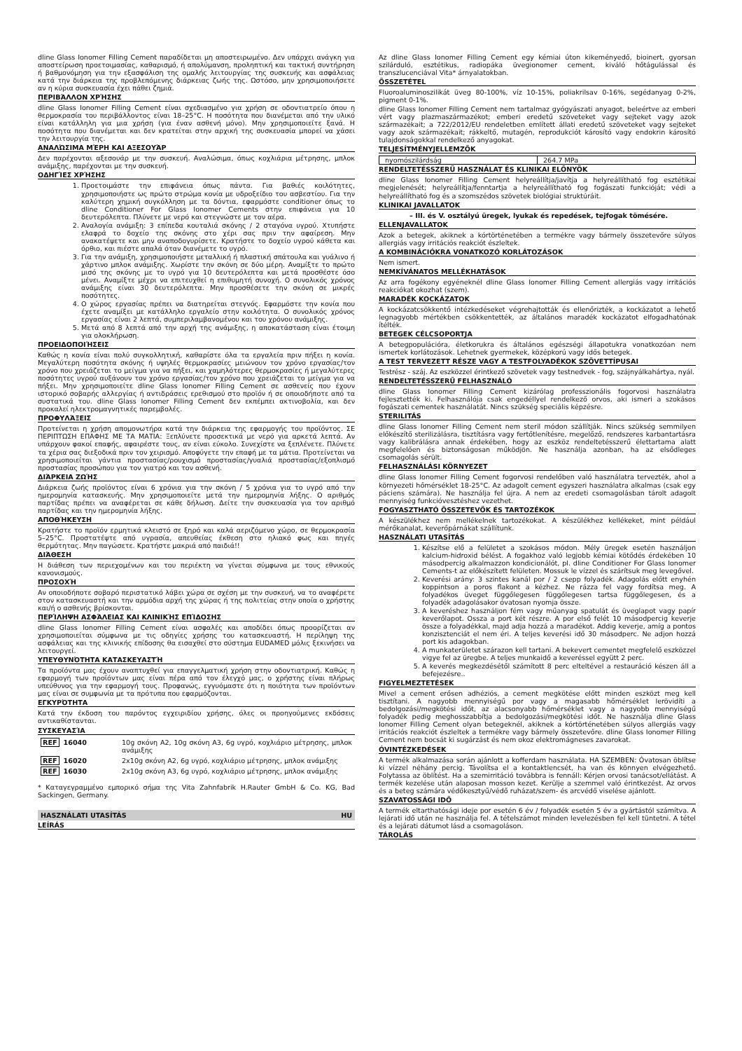dline Glass Ionomer Filling Cement παραδίδεται μη αποστειρωμένο. Δεν υπάρχει ανάγκη για αποστείρωση προετοιμασίας, καθαρισμό, ή απολύμανση, προληπτική και τακτική συντήρηση ή βαθμονόμηση για την εξασφάλιση της ομαλής λειτουργίας της συσκευής και ασφάλειας κατά την διάρκεια της προβλεπόμενης διάρκειας ζωής της. Ωστόσο, μην χρησιμοποιήσετε αν η κύρια συσκευασία έχει πάθει ζημιά.
ΠΕΡΙΒΆΛΛΟΝ ΧΡΉΣΗΣ
dline Glass Ionomer Filling Cement είναι σχεδιασμένο για χρήση σε οδοντιατρείο όπου η θερμοκρασία του περιβάλλοντος είναι 18–25°C. Η ποσότητα που διανέμεται από την υλικό είναι κατάλληλη για μια χρήση (για έναν ασθενή μόνο). Μην χρησιμοποιείτε ξανά. Η ποσότητα που διανέμεται και δεν κρατείται στην αρχική της συσκευασία μπορεί να χάσει την λειτουργία της.
ΑΝΑΛΏΣΙΜΑ ΜΈΡΗ ΚΑΙ ΑΞΕΣΟΥΆΡ
Δεν παρέχονται αξεσουάρ με την συσκευή. Αναλώσιμα, όπως κοχλιάρια μέτρησης, μπλοκ ανάμιξης, παρέχονται με την συσκευή.
ΟΔΗΓΊΕΣ ΧΡΉΣΗΣ
1. Προετοιμάστε την επιφάνεια όπως πάντα. Για βαθιές κοιλότητες, χρησιμοποιήστε ως πρώτο στρώμα κονία με υδροξείδιο του ασβεστίου. Για την καλύτερη χημική συγκόλληση με τα δόντια, εφαρμόστε conditioner όπως το dline Conditioner For Glass Ionomer Cements στην επιφάνεια για 10 δευτερόλεπτα. Πλύνετε με νερό και στεγνώστε με τον αέρα.
2. Αναλογία ανάμιξη: 3 επίπεδα κουταλιά σκόνης / 2 σταγόνα υγρού. Χτυπήστε ελαφρά το δοχείο της σκόνης στο χέρι σας πριν την αφαίρεση. Μην ανακατέψετε και μην αναποδογυρίσετε. Κρατήστε το δοχείο υγρού κάθετα και όρθιο, και πιέστε απαλά όταν διανέμετε το υγρό.
3. Για την ανάμιξη, χρησιμοποιήστε μεταλλική ή πλαστική σπάτουλα και γυάλινο ή χάρτινο μπλοκ ανάμιξης. Χωρίστε την σκόνη σε δύο μέρη. Αναμίξτε το πρώτο μισό της σκόνης με το υγρό για 10 δευτερόλεπτα και μετά προσθέστε όσο μένει. Αναμίξτε μέχρι να επιτευχθεί η επιθυμητή συνοχή. Ο συνολικός χρόνος ανάμιξης είναι 30 δευτερόλεπτα. Μην προσθέσετε την σκόνη σε μικρές ποσότητες.
4. Ο χώρος εργασίας πρέπει να διατηρείται στεγνός. Εφαρμόστε την κονία που έχετε αναμίξει με κατάλληλο εργαλείο στην κοιλότητα. Ο συνολικός χρόνος εργασίας είναι 2 λεπτά, συμπεριλαμβανομένου και του χρόνου ανάμιξης.
5. Μετά από 8 λεπτά από την αρχή της ανάμιξης, η αποκατάσταση είναι έτοιμη για ολοκλήρωση.
ΠΡΟΕΙΔΟΠΟΙΉΣΕΙΣ
Καθώς η κονία είναι πολύ συγκολλητική, καθαρίστε όλα τα εργαλεία πριν πήξει η κονία. Μεγαλύτερη ποσότητα σκόνης ή υψηλές θερμοκρασίες μειώνουν τον χρόνο εργασίας/τον χρόνο που χρειάζεται το μείγμα για να πήξει, και χαμηλότερες θερμοκρασίες ή μεγαλύτερες ποσότητες υγρού αυξάνουν τον χρόνο εργασίας/τον χρόνο που χρειάζεται το μείγμα για να πήξει. Μην χρησιμοποιείτε dline Glass Ionomer Filling Cement σε ασθενείς που έχουν ιστορικό σοβαρής αλλεργίας ή αντιδράσεις ερεθισμού στο προϊόν ή σε οποιοδήποτε από τα συστατικά του. dline Glass Ionomer Filling Cement δεν εκπέμπει ακτινοβολία, και δεν προκαλεί ηλεκτρομαγνητικές παρεμβολές.
ΠΡΟΦΥΛΆΞΕΙΣ
Προτείνεται η χρήση απομονωτήρα κατά την διάρκεια της εφαρμογής του προϊόντος. ΣΕ ΠΕΡΙΠΤΩΣΗ ΕΠΑΦΗΣ ΜΕ ΤΑ ΜΑΤΙΑ: Ξεπλύνετε προσεκτικά με νερό για αρκετά λεπτά. Αν υπάρχουν φακοί επαφής, αφαιρέστε τους, αν είναι εύκολο. Συνεχίστε να ξεπλένετε. Πλύνετε τα χέρια σας διεξοδικά πριν τον χειρισμό. Αποφύγετε την επαφή με τα μάτια. Προτείνεται να χρησιμοποιείται γάντια προστασίας/ρουχισμό προστασίας/γυαλιά προστασίας/εξοπλισμό προστασίας προσώπου για τον γιατρό και τον ασθενή.
ΔΙΆΡΚΕΙΑ ΖΩΉΣ
Διάρκεια ζωής προϊόντος είναι 6 χρόνια για την σκόνη / 5 χρόνια για το υγρό από την ημερομηνία κατασκευής. Μην χρησιμοποιείτε μετά την ημερομηνία λήξης. Ο αριθμός παρτίδας πρέπει να αναφέρεται σε κάθε δήλωση. Δείτε την συσκευασία για τον αριθμό παρτίδας και την ημερομηνία λήξης.
ΑΠΟΘΉΚΕΥΣΗ
Κρατήστε το προϊόν ερμητικά κλειστό σε ξηρό και καλά αεριζόμενο χώρο, σε θερμοκρασία 5–25°C. Προστατέψτε από υγρασία, απευθείας έκθεση στο ηλιακό φως και πηγές θερμότητας. Μην παγώσετε. Κρατήστε μακριά από παιδιά!!
ΔΙΆΘΕΣΗ
Η διάθεση των περιεχομένων και του περιέκτη να γίνεται σύμφωνα με τους εθνικούς κανονισμούς.
ΠΡΟΣΟΧΉ
Αν οποιοδήποτε σοβαρό περιστατικό λάβει χώρα σε σχέση με την συσκευή, να το αναφέρετε στον κατασκευαστή και την αρμόδια αρχή της χώρας ή της πολιτείας στην οποία ο χρήστης και/ή ο ασθενής βρίσκονται.
ΠΕΡΊΛΗΨΗ ΑΣΦΆΛΕΙΑΣ ΚΑΙ ΚΛΙΝΙΚΉΣ ΕΠΊΔΟΣΗΣ
dline Glass Ionomer Filling Cement είναι ασφαλές και αποδίδει όπως προορίζεται αν χρησιμοποιείται σύμφωνα με τις οδηγίες χρήσης του κατασκευαστή. Η περίληψη της ασφάλειας και της κλινικής επίδοσης θα εισαχθεί στο σύστημα EUDAMED μόλις ξεκινήσει να λειτουργεί.
ΥΠΕΥΘΥΝΌΤΗΤΑ ΚΑΤΑΣΚΕΥΑΣΤΉ
Τα προϊόντα μας έχουν αναπτυχθεί για επαγγελματική χρήση στην οδοντιατρική. Καθώς η εφαρμογή των προϊόντων μας είναι πέρα από τον έλεγχό μας, ο χρήστης είναι πλήρως υπεύθυνος για την εφαρμογή τους. Προφανώς, εγγυόμαστε ότι η ποιότητα των προϊόντων μας είναι σε συμφωνία με τα πρότυπα που εφαρμόζονται.
ΕΓΚΥΡΌΤΗΤΑ
Κατά την έκδοση του παρόντος εγχειριδίου χρήσης, όλες οι προηγούμενες εκδόσεις αντικαθίστανται.
ΣΥΣΚΕΥΑΣΊΑ
| REF 16040 | 10g σκόνη A2, 10g σκόνη A3, 6g υγρό, κοχλιάριο μέτρησης, μπλοκ ανάμιξης |
| REF 16020 | 2x10g σκόνη A2, 6g υγρό, κοχλιάριο μέτρησης, μπλοκ ανάμιξης |
| REF 16030 | 2x10g σκόνη A3, 6g υγρό, κοχλιάριο μέτρησης, μπλοκ ανάμιξης |
* Καταγεγραμμένο εμπορικό σήμα της Vita Zahnfabrik H.Rauter GmbH & Co. KG, Bad Sackingen, Germany.
HASZNÁLATI UTASÍTÁS HU
LEÍRÁS
Az dline Glass Ionomer Filling Cement egy kémiai úton kikeményedő, bioinert, gyorsan szilárduló, esztétikus, radiopáka üvegionomer cement, kiváló hőtágulással és transzlucenciával Vita* árnyalatokban.
ÖSSZETÉTEL
Fluoroaluminoszilikát üveg 80-100%, víz 10-15%, poliakrilsav 0-16%, segédanyag 0-2%, pigment 0-1%.
dline Glass Ionomer Filling Cement nem tartalmaz gyógyászati anyagot, beleértve az emberi vért vagy plazmaszármazékot; emberi eredetű szöveteket vagy sejteket vagy azok származékait; a 722/2012/EU rendeletben említett állati eredetű szöveteket vagy sejteket vagy azok származékait; rákkeltő, mutagén, reprodukciót károsító vagy endokrin károsító tulajdonságokkal rendelkező anyagokat.
TELJESÍTMÉNYJELLEMZŐK
| nyomószilárdság | 264.7 MPa |
RENDELTETÉSSZERŰ HASZNÁLAT ÉS KLINIKAI ELŐNYÖK
dline Glass Ionomer Filling Cement helyreállítja/javítja a helyreállítható fog esztétikai megjelenését; helyreállítja/fenntartja a helyreállítható fog fogászati funkcióját; védi a helyreállítható fog és a szomszédos szövetek biológiai struktúráit.
KLINIKAI JAVALLATOK
– III. és V. osztályú üregek, lyukak és repedések, tejfogak tömésére.
ELLENJAVALLATOK
Azok a betegek, akiknek a kórtörténetében a termékre vagy bármely összetevőre súlyos allergiás vagy irritációs reakciót észleltek.
A KOMBINÁCIÓKRA VONATKOZÓ KORLÁTOZÁSOK
Nem ismert.
NEMKÍVÁNATOS MELLÉKHATÁSOK
Az arra fogékony egyéneknél dline Glass Ionomer Filling Cement allergiás vagy irritációs reakciókat okozhat (szem).
MARADÉK KOCKÁZATOK
A kockázatcsökkentő intézkedéseket végrehajtották és ellenőrizték, a kockázatot a lehető legnagyobb mértékben csökkentették, az általános maradék kockázatot elfogadhatónak ítélték.
BETEGEK CÉLCSOPORTJA
A betegpopulációra, életkorukra és általános egészségi állapotukra vonatkozóan nem ismertek korlátozások. Lehetnek gyermekek, középkorú vagy idős betegek.
A TEST TERVEZETT RÉSZE VAGY A TESTFOLYADÉKOK SZÖVETTÍPUSAI
Testrész - száj. Az eszközzel érintkező szövetek vagy testnedvek - fog, szájnyálkahártya, nyál.
RENDELTETÉSSZERŰ FELHASZNÁLÓ
dline Glass Ionomer Filling Cement kizárólag professzionális fogorvosi használatra fejlesztették ki. Felhasználója csak engedéllyel rendelkező orvos, aki ismeri a szokásos fogászati cementek használatát. Nincs szükség speciális képzésre.
STERILITÁS
dline Glass Ionomer Filling Cement nem steril módon szállítják. Nincs szükség semmilyen előkészítő sterilizálásra, tisztításra vagy fertőtlenítésre, megelőző, rendszeres karbantartásra vagy kalibrálásra annak érdekében, hogy az eszköz rendeltetésszerű élettartama alatt megfelelően és biztonságosan működjön. Ne használja azonban, ha az elsődleges csomagolás sérült.
FELHASZNÁLÁSI KÖRNYEZET
dline Glass Ionomer Filling Cement fogorvosi rendelőben való használatra tervezték, ahol a környezeti hőmérséklet 18-25°C. Az adagolt cement egyszeri használatra alkalmas (csak egy páciens számára). Ne használja fel újra. A nem az eredeti csomagolásban tárolt adagolt mennyiség funkcióvesztéshez vezethet.
FOGYASZTHATÓ ÖSSZETEVŐK ÉS TARTOZÉKOK
A készülékhez nem mellékelnek tartozékokat. A készülékhez kellékeket, mint például mérőkanalat, keverőpárnákat szállítunk.
HASZNÁLATI UTASÍTÁS
1. Készítse elő a felületet a szokásos módon. Mély üregek esetén használjon kalcium-hidroxid bélést. A fogakhoz való legjobb kémiai kötődés érdekében 10 másodpercig alkalmazzon kondicionálót, pl. dline Conditioner For Glass Ionomer Cements-t az előkészített felületen. Mossuk le vízzel és szárítsuk meg levegővel.
2. Keverési arány: 3 szintes kanál por / 2 csepp folyadék. Adagolás előtt enyhén koppintson a poros flakont a kézhez. Ne rázza fel vagy fordítsa meg. A folyadékos üveget függőlegesen függőlegesen tartsa függőlegesen, és a folyadék adagolásakor óvatosan nyomja össze.
3. A keveréshez használjon fém vagy műanyag spatulát és üveglapot vagy papír keverőlapot. Ossza a port két részre. A por első felét 10 másodpercig keverje össze a folyadékkal, majd adja hozzá a maradékot. Addig keverje, amíg a pontos konzisztenciát el nem éri. A teljes keverési idő 30 másodperc. Ne adjon hozzá port kis adagokban.
4. A munkaterületet szárazon kell tartani. A bekevert cementet megfelelő eszközzel vigye fel az üregbe. A teljes munkaidő a keveréssel együtt 2 perc.
5. A keverés megkezdésétől számított 8 perc elteltével a restauráció készen áll a befejezésre..
FIGYELMEZTETÉSEK
Mivel a cement erősen adhéziós, a cement megkötése előtt minden eszközt meg kell tisztítani. A nagyobb mennyiségű por vagy a magasabb hőmérséklet lerövidíti a bedolgozási/megkötési időt, az alacsonyabb hőmérséklet vagy a nagyobb mennyiségű folyadék pedig meghosszabbítja a bedolgozási/megkötési időt. Ne használja dline Glass Ionomer Filling Cement olyan betegeknél, akiknek a kórtörténetében súlyos allergiás vagy irritációs reakciót észleltek a termékre vagy bármely összetevőre. dline Glass Ionomer Filling Cement nem bocsát ki sugárzást és nem okoz elektromágneses zavarokat.
ÓVINTÉZKEDÉSEK
A termék alkalmazása során ajánlott a kofferdam használata. HA SZEMBEN: Óvatosan öblítse ki vízzel néhány percig. Távolítsa el a kontaktlencsét, ha van és könnyen elvégezhető. Folytassa az öblítést. Ha a szemirritáció továbbra is fennáll: Kérjen orvosi tanácsot/ellátást. A termék kezelése után alaposan mosson kezet. Kerülje a szemmel való érintkezést. Az orvos és a beteg számára védőkesztyű/védő ruházat/szem- és arcvédő viselése ajánlott.
SZAVATOSSÁGI IDŐ
A termék eltarthatósági ideje por esetén 6 év / folyadék esetén 5 év a gyártástól számítva. A lejárati idő után ne használja fel. A tételszámot minden levelezésben fel kell tüntetni. A tétel és a lejárati dátumot lásd a csomagoláson.
TÁROLÁS